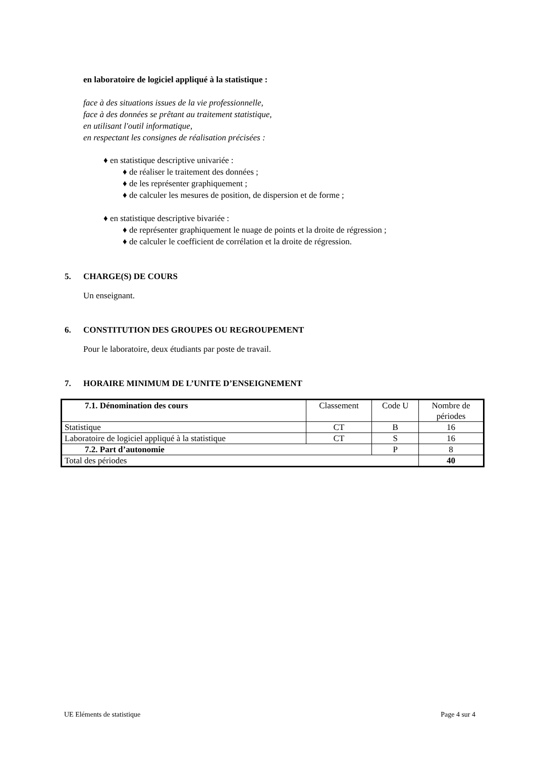en laboratoire de logiciel appliqué à la statistique :
face à des situations issues de la vie professionnelle,
face à des données se prêtant au traitement statistique,
en utilisant l'outil informatique,
en respectant les consignes de réalisation précisées :
♦ en statistique descriptive univariée :
♦ de réaliser le traitement des données ;
♦ de les représenter graphiquement ;
♦ de calculer les mesures de position, de dispersion et de forme ;
♦ en statistique descriptive bivariée :
♦ de représenter graphiquement le nuage de points et la droite de régression ;
♦ de calculer le coefficient de corrélation et la droite de régression.
5. CHARGE(S) DE COURS
Un enseignant.
6. CONSTITUTION DES GROUPES OU REGROUPEMENT
Pour le laboratoire, deux étudiants par poste de travail.
7. HORAIRE MINIMUM DE L’UNITE D’ENSEIGNEMENT
| 7.1. Dénomination des cours | Classement | Code U | Nombre de périodes |
| --- | --- | --- | --- |
| Statistique | CT | B | 16 |
| Laboratoire de logiciel appliqué à la statistique | CT | S | 16 |
| 7.2. Part d’autonomie | | P | 8 |
| Total des périodes | | | 40 |
UE Eléments de statistique Page 4 sur 4